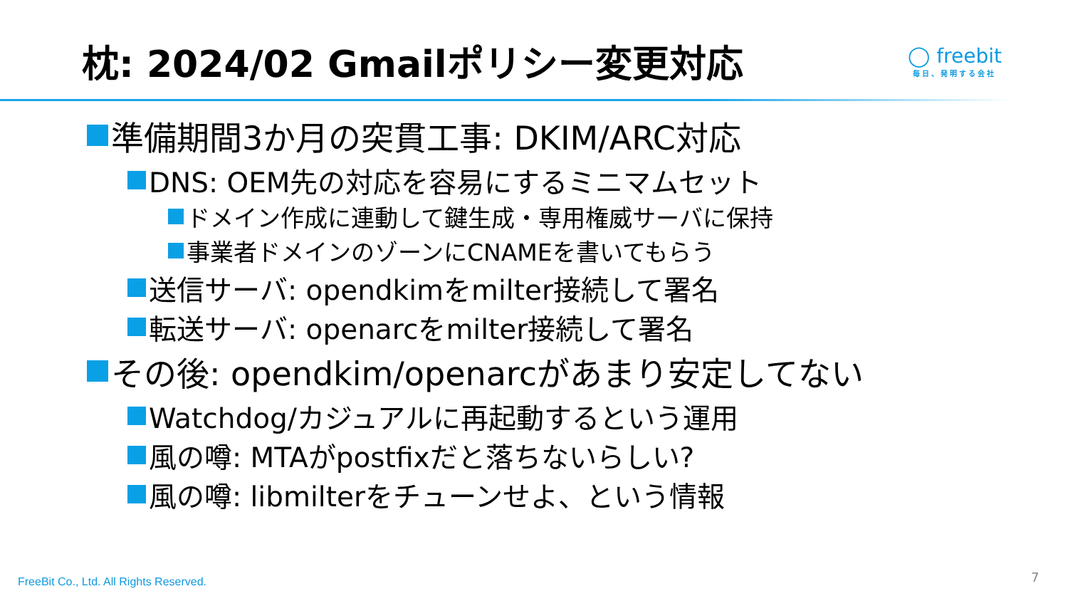枕: 2024/02 Gmailポリシー変更対応
◯ freebit
毎日、発明する会社
準備期間3か月の突貫工事: DKIM/ARC対応
DNS: OEM先の対応を容易にするミニマムセット
ドメイン作成に連動して鍵生成・専用権威サーバに保持
事業者ドメインのゾーンにCNAMEを書いてもらう
送信サーバ: opendkimをmilter接続して署名
転送サーバ: openarcをmilter接続して署名
その後: opendkim/openarcがあまり安定してない
Watchdog/カジュアルに再起動するという運用
風の噂: MTAがpostfixだと落ちないらしい?
風の噂: libmilterをチューンせよ、という情報
FreeBit Co., Ltd. All Rights Reserved.
7